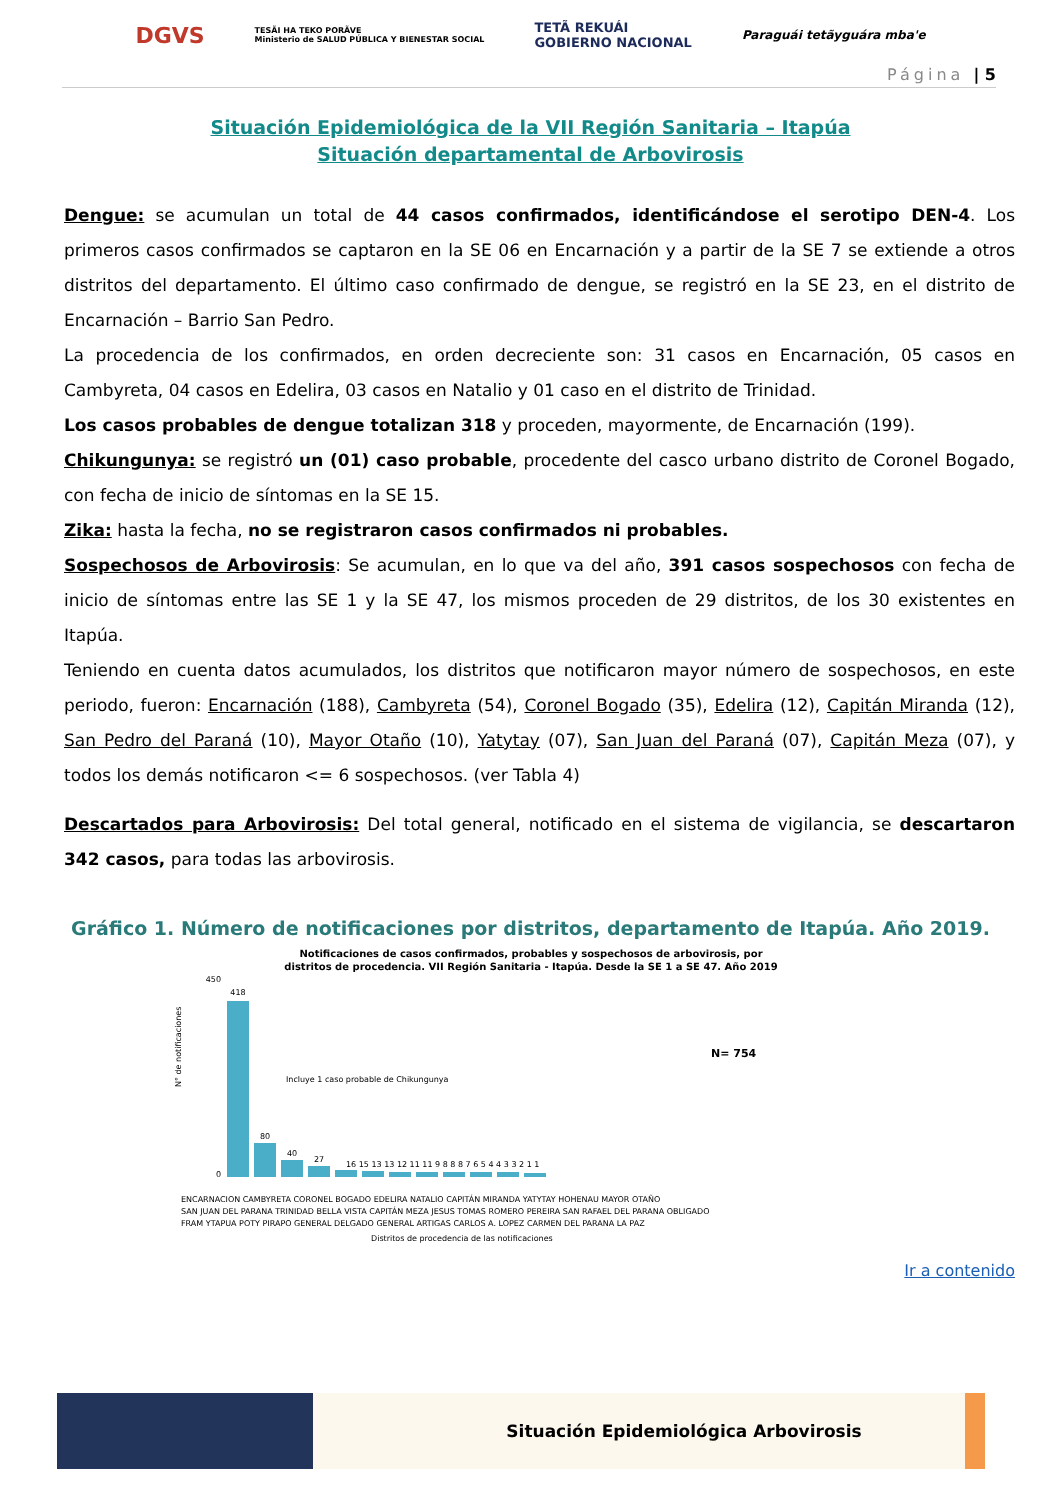DGVS TESÃI HA TEKO PORÃVE
Ministerio de SALUD PÚBLICA Y BIENESTAR SOCIAL TETÃ REKUÁI
GOBIERNO NACIONAL Paraguái tetãyguára mba'e
Página | 5
Situación Epidemiológica de la VII Región Sanitaria – Itapúa
Situación departamental de Arbovirosis
Dengue: se acumulan un total de 44 casos confirmados, identificándose el serotipo DEN-4. Los primeros casos confirmados se captaron en la SE 06 en Encarnación y a partir de la SE 7 se extiende a otros distritos del departamento. El último caso confirmado de dengue, se registró en la SE 23, en el distrito de Encarnación – Barrio San Pedro.
La procedencia de los confirmados, en orden decreciente son: 31 casos en Encarnación, 05 casos en Cambyreta, 04 casos en Edelira, 03 casos en Natalio y 01 caso en el distrito de Trinidad.
Los casos probables de dengue totalizan 318 y proceden, mayormente, de Encarnación (199).
Chikungunya: se registró un (01) caso probable, procedente del casco urbano distrito de Coronel Bogado, con fecha de inicio de síntomas en la SE 15.
Zika: hasta la fecha, no se registraron casos confirmados ni probables.
Sospechosos de Arbovirosis: Se acumulan, en lo que va del año, 391 casos sospechosos con fecha de inicio de síntomas entre las SE 1 y la SE 47, los mismos proceden de 29 distritos, de los 30 existentes en Itapúa.
Teniendo en cuenta datos acumulados, los distritos que notificaron mayor número de sospechosos, en este periodo, fueron: Encarnación (188), Cambyreta (54), Coronel Bogado (35), Edelira (12), Capitán Miranda (12), San Pedro del Paraná (10), Mayor Otaño (10), Yatytay (07), San Juan del Paraná (07), Capitán Meza (07), y todos los demás notificaron <= 6 sospechosos. (ver Tabla 4)
Descartados para Arbovirosis: Del total general, notificado en el sistema de vigilancia, se descartaron 342 casos, para todas las arbovirosis.
Gráfico 1. Número de notificaciones por distritos, departamento de Itapúa. Año 2019.
Notificaciones de casos confirmados, probables y sospechosos de arbovirosis, por
distritos de procedencia. VII Región Sanitaria - Itapúa. Desde la SE 1 a SE 47. Año 2019
450
0
418
80
40
27
16 15 13 13 12 11 11 9 8 8 8 7 6 5 4 4 3 3 2 1 1
N= 754
Incluye 1 caso probable de Chikungunya
N° de notificaciones
ENCARNACION CAMBYRETA CORONEL BOGADO EDELIRA NATALIO CAPITÁN MIRANDA YATYTAY HOHENAU MAYOR OTAÑO
SAN JUAN DEL PARANA TRINIDAD BELLA VISTA CAPITÁN MEZA JESUS TOMAS ROMERO PEREIRA SAN RAFAEL DEL PARANA OBLIGADO
FRAM YTAPUA POTY PIRAPO GENERAL DELGADO GENERAL ARTIGAS CARLOS A. LOPEZ CARMEN DEL PARANA LA PAZ
Distritos de procedencia de las notificaciones
Ir a contenido
Situación Epidemiológica Arbovirosis